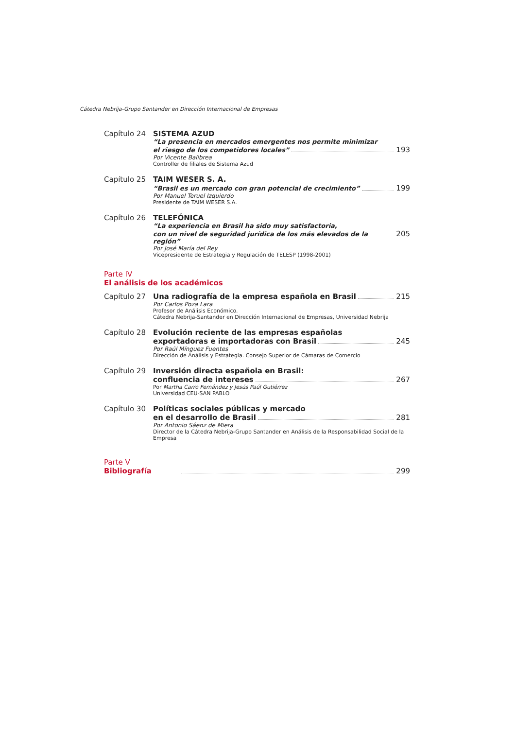Cátedra Nebrija-Grupo Santander en Dirección Internacional de Empresas
Capítulo 24 SISTEMA AZUD
“La presencia en mercados emergentes nos permite minimizar
el riesgo de los competidores locales” 193
Por Vicente Balibrea
Controller de filiales de Sistema Azud
Capítulo 25 TAIM WESER S. A.
“Brasil es un mercado con gran potencial de crecimiento” 199
Por Manuel Teruel Izquierdo
Presidente de TAIM WESER S.A.
Capítulo 26 TELEFÓNICA
“La experiencia en Brasil ha sido muy satisfactoria,
con un nivel de seguridad jurídica de los más elevados de la región” 205
Por José María del Rey
Vicepresidente de Estrategia y Regulación de TELESP (1998-2001)
Parte IV
El análisis de los académicos
Capítulo 27 Una radiografía de la empresa española en Brasil 215
Por Carlos Poza Lara
Profesor de Análisis Económico.
Cátedra Nebrija-Santander en Dirección Internacional de Empresas, Universidad Nebrija
Capítulo 28 Evolución reciente de las empresas españolas
exportadoras e importadoras con Brasil 245
Por Raúl Mínguez Fuentes
Dirección de Análisis y Estrategia. Consejo Superior de Cámaras de Comercio
Capítulo 29 Inversión directa española en Brasil:
confluencia de intereses 267
Por Martha Carro Fernández y Jesús Paúl Gutiérrez
Universidad CEU-SAN PABLO
Capítulo 30 Políticas sociales públicas y mercado
en el desarrollo de Brasil 281
Por Antonio Sáenz de Miera
Director de la Cátedra Nebrija-Grupo Santander en Análisis de la Responsabilidad Social de la Empresa
Parte V
Bibliografía 299